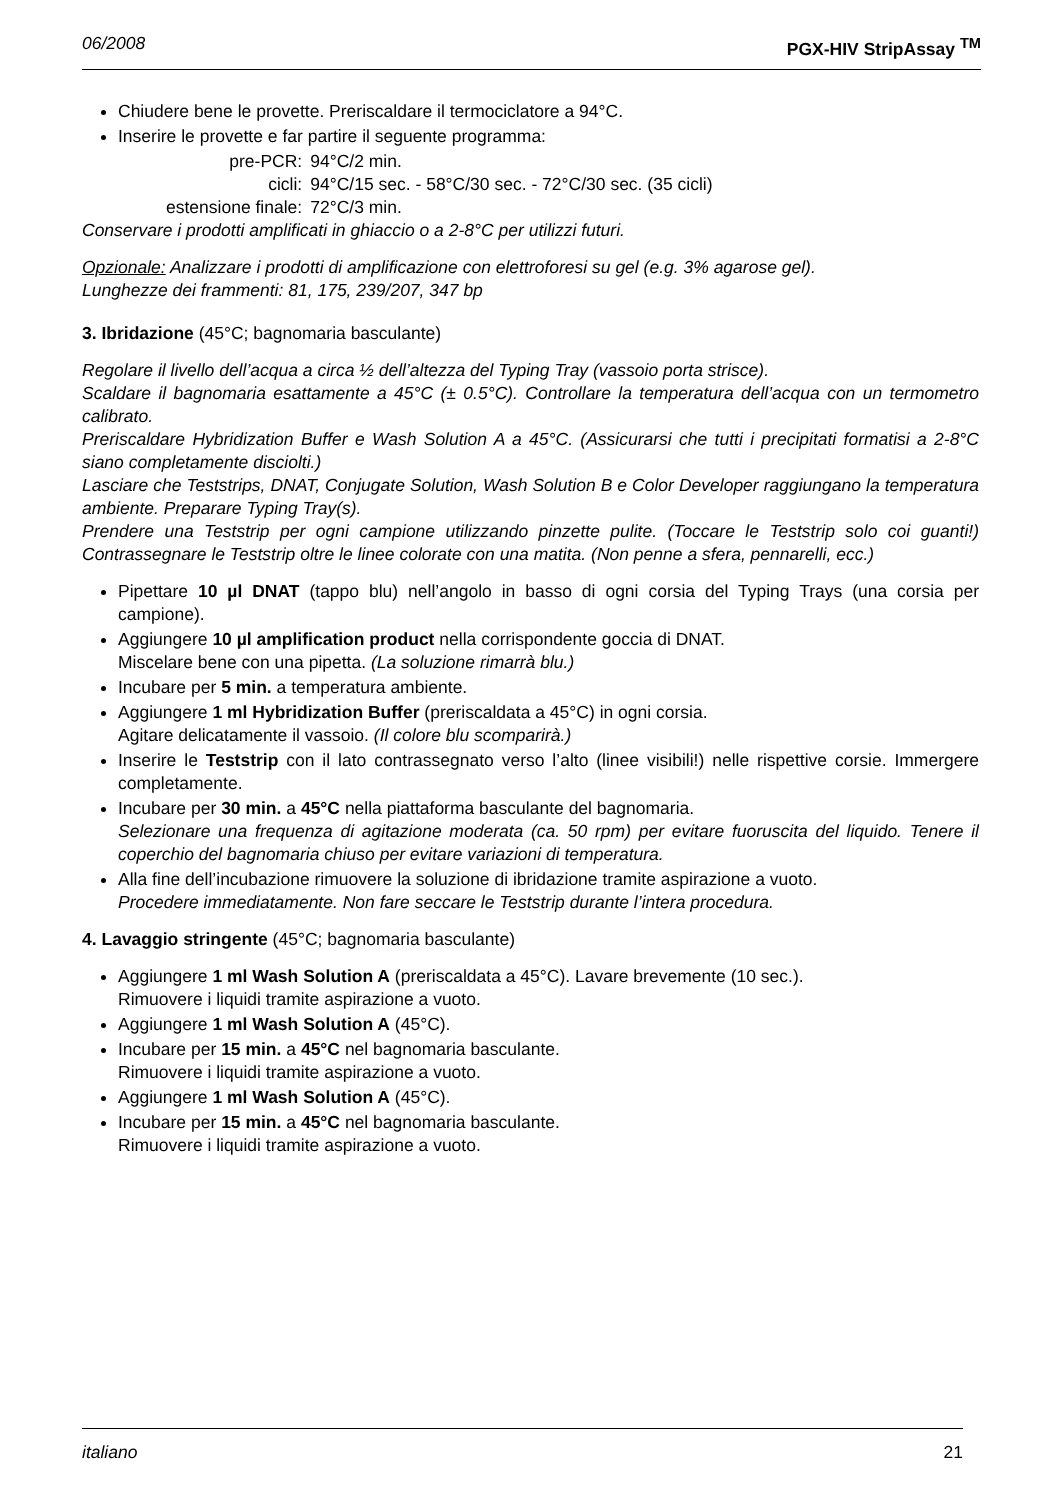06/2008 PGX-HIV StripAssay <sup>TM</sup>
Chiudere bene le provette. Preriscaldare il termociclatore a 94°C.
Inserire le provette e far partire il seguente programma:
| pre-PCR: | 94°C/2 min. |
| cicli: | 94°C/15 sec. - 58°C/30 sec. - 72°C/30 sec. (35 cicli) |
| estensione finale: | 72°C/3 min. |
Conservare i prodotti amplificati in ghiaccio o a 2-8°C per utilizzi futuri.
Opzionale: Analizzare i prodotti di amplificazione con elettroforesi su gel (e.g. 3% agarose gel).
Lunghezze dei frammenti: 81, 175, 239/207, 347 bp
3. Ibridazione (45°C; bagnomaria basculante)
Regolare il livello dell’acqua a circa ½ dell’altezza del Typing Tray (vassoio porta strisce).
Scaldare il bagnomaria esattamente a 45°C (± 0.5°C). Controllare la temperatura dell’acqua con un termometro calibrato.
Preriscaldare Hybridization Buffer e Wash Solution A a 45°C. (Assicurarsi che tutti i precipitati formatisi a 2-8°C siano completamente disciolti.)
Lasciare che Teststrips, DNAT, Conjugate Solution, Wash Solution B e Color Developer raggiungano la temperatura ambiente. Preparare Typing Tray(s).
Prendere una Teststrip per ogni campione utilizzando pinzette pulite. (Toccare le Teststrip solo coi guanti!) Contrassegnare le Teststrip oltre le linee colorate con una matita. (Non penne a sfera, pennarelli, ecc.)
Pipettare 10 µl DNAT (tappo blu) nell’angolo in basso di ogni corsia del Typing Trays (una corsia per campione).
Aggiungere 10 µl amplification product nella corrispondente goccia di DNAT.
Miscelare bene con una pipetta. (La soluzione rimarrà blu.)
Incubare per 5 min. a temperatura ambiente.
Aggiungere 1 ml Hybridization Buffer (preriscaldata a 45°C) in ogni corsia.
Agitare delicatamente il vassoio. (Il colore blu scomparirà.)
Inserire le Teststrip con il lato contrassegnato verso l’alto (linee visibili!) nelle rispettive corsie. Immergere completamente.
Incubare per 30 min. a 45°C nella piattaforma basculante del bagnomaria.
Selezionare una frequenza di agitazione moderata (ca. 50 rpm) per evitare fuoruscita del liquido. Tenere il coperchio del bagnomaria chiuso per evitare variazioni di temperatura.
Alla fine dell’incubazione rimuovere la soluzione di ibridazione tramite aspirazione a vuoto.
Procedere immediatamente. Non fare seccare le Teststrip durante l’intera procedura.
4. Lavaggio stringente (45°C; bagnomaria basculante)
Aggiungere 1 ml Wash Solution A (preriscaldata a 45°C). Lavare brevemente (10 sec.).
Rimuovere i liquidi tramite aspirazione a vuoto.
Aggiungere 1 ml Wash Solution A (45°C).
Incubare per 15 min. a 45°C nel bagnomaria basculante.
Rimuovere i liquidi tramite aspirazione a vuoto.
Aggiungere 1 ml Wash Solution A (45°C).
Incubare per 15 min. a 45°C nel bagnomaria basculante.
Rimuovere i liquidi tramite aspirazione a vuoto.
italiano 21